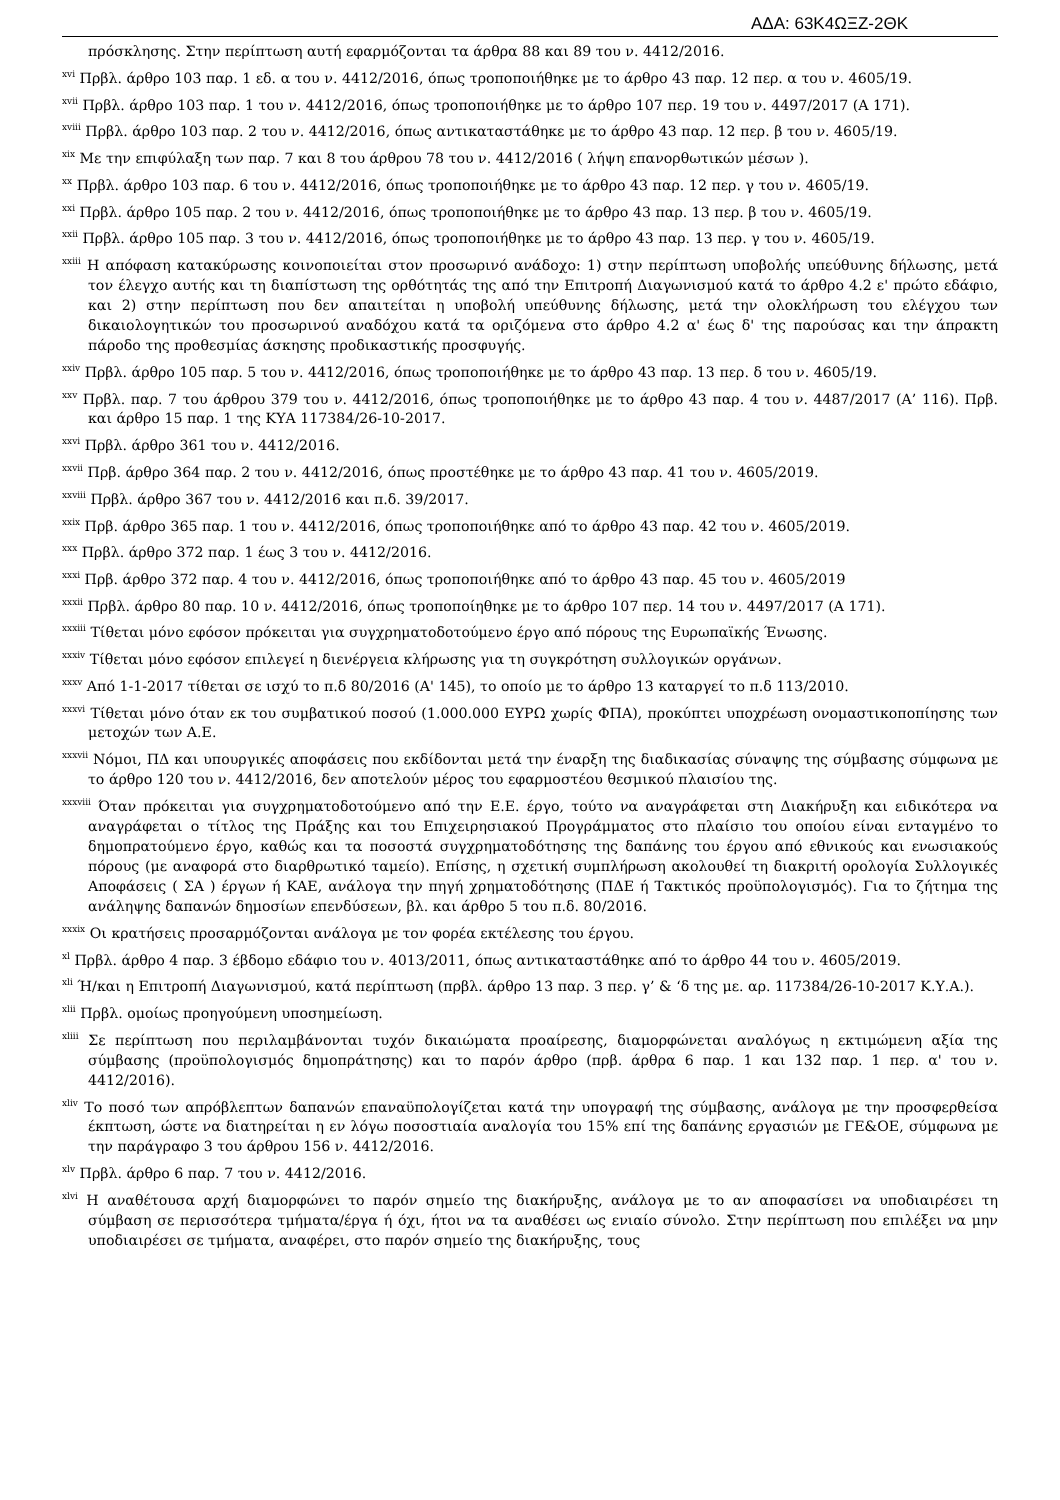ΑΔΑ: 63Κ4ΩΞΖ-2ΘΚ
πρόσκλησης. Στην περίπτωση αυτή εφαρμόζονται τα άρθρα 88 και 89 του ν. 4412/2016.
<sup>xvi</sup> Πρβλ. άρθρο 103 παρ. 1 εδ. α του ν. 4412/2016, όπως τροποποιήθηκε με το άρθρο 43 παρ. 12 περ. α του ν. 4605/19.
<sup>xvii</sup> Πρβλ. άρθρο 103 παρ. 1 του ν. 4412/2016, όπως τροποποιήθηκε με το άρθρο 107 περ. 19 του ν. 4497/2017 (Α 171).
<sup>xviii</sup> Πρβλ. άρθρο 103 παρ. 2 του ν. 4412/2016, όπως αντικαταστάθηκε με το άρθρο 43 παρ. 12 περ. β του ν. 4605/19.
<sup>xix</sup> Με την επιφύλαξη των παρ. 7 και 8 του άρθρου 78 του ν. 4412/2016 ( λήψη επανορθωτικών μέσων ).
<sup>xx</sup> Πρβλ. άρθρο 103 παρ. 6 του ν. 4412/2016, όπως τροποποιήθηκε με το άρθρο 43 παρ. 12 περ. γ του ν. 4605/19.
<sup>xxi</sup> Πρβλ. άρθρο 105 παρ. 2 του ν. 4412/2016, όπως τροποποιήθηκε με το άρθρο 43 παρ. 13 περ. β του ν. 4605/19.
<sup>xxii</sup> Πρβλ. άρθρο 105 παρ. 3 του ν. 4412/2016, όπως τροποποιήθηκε με το άρθρο 43 παρ. 13 περ. γ του ν. 4605/19.
<sup>xxiii</sup> Η απόφαση κατακύρωσης κοινοποιείται στον προσωρινό ανάδοχο: 1) στην περίπτωση υποβολής υπεύθυνης δήλωσης, μετά τον έλεγχο αυτής και τη διαπίστωση της ορθότητάς της από την Επιτροπή Διαγωνισμού κατά το άρθρο 4.2 ε' πρώτο εδάφιο, και 2) στην περίπτωση που δεν απαιτείται η υποβολή υπεύθυνης δήλωσης, μετά την ολοκλήρωση του ελέγχου των δικαιολογητικών του προσωρινού αναδόχου κατά τα οριζόμενα στο άρθρο 4.2 α' έως δ' της παρούσας και την άπρακτη πάροδο της προθεσμίας άσκησης προδικαστικής προσφυγής.
<sup>xxiv</sup> Πρβλ. άρθρο 105 παρ. 5 του ν. 4412/2016, όπως τροποποιήθηκε με το άρθρο 43 παρ. 13 περ. δ του ν. 4605/19.
<sup>xxv</sup> Πρβλ. παρ. 7 του άρθρου 379 του ν. 4412/2016, όπως τροποποιήθηκε με το άρθρο 43 παρ. 4 του ν. 4487/2017 (Α’ 116). Πρβ. και άρθρο 15 παρ. 1 της ΚΥΑ 117384/26-10-2017.
<sup>xxvi</sup> Πρβλ. άρθρο 361 του ν. 4412/2016.
<sup>xxvii</sup> Πρβ. άρθρο 364 παρ. 2 του ν. 4412/2016, όπως προστέθηκε με το άρθρο 43 παρ. 41 του ν. 4605/2019.
<sup>xxviii</sup> Πρβλ. άρθρο 367 του ν. 4412/2016 και π.δ. 39/2017.
<sup>xxix</sup> Πρβ. άρθρο 365 παρ. 1 του ν. 4412/2016, όπως τροποποιήθηκε από το άρθρο 43 παρ. 42 του ν. 4605/2019.
<sup>xxx</sup> Πρβλ. άρθρο 372 παρ. 1 έως 3 του ν. 4412/2016.
<sup>xxxi</sup> Πρβ. άρθρο 372 παρ. 4 του ν. 4412/2016, όπως τροποποιήθηκε από το άρθρο 43 παρ. 45 του ν. 4605/2019
<sup>xxxii</sup> Πρβλ. άρθρο 80 παρ. 10 ν. 4412/2016, όπως τροποποίηθηκε με το άρθρο 107 περ. 14 του ν. 4497/2017 (Α 171).
<sup>xxxiii</sup> Τίθεται μόνο εφόσον πρόκειται για συγχρηματοδοτούμενο έργο από πόρους της Ευρωπαϊκής Ένωσης.
<sup>xxxiv</sup> Τίθεται μόνο εφόσον επιλεγεί η διενέργεια κλήρωσης για τη συγκρότηση συλλογικών οργάνων.
<sup>xxxv</sup> Από 1-1-2017 τίθεται σε ισχύ το π.δ 80/2016 (Α' 145), το οποίο με το άρθρο 13 καταργεί το π.δ 113/2010.
<sup>xxxvi</sup> Τίθεται μόνο όταν εκ του συμβατικού ποσού (1.000.000 ΕΥΡΩ χωρίς ΦΠΑ), προκύπτει υποχρέωση ονομαστικοποπίησης των μετοχών των Α.Ε.
<sup>xxxvii</sup> Νόμοι, ΠΔ και υπουργικές αποφάσεις που εκδίδονται μετά την έναρξη της διαδικασίας σύναψης της σύμβασης σύμφωνα με το άρθρο 120 του ν. 4412/2016, δεν αποτελούν μέρος του εφαρμοστέου θεσμικού πλαισίου της.
<sup>xxxviii</sup> Όταν πρόκειται για συγχρηματοδοτούμενο από την Ε.Ε. έργο, τούτο να αναγράφεται στη Διακήρυξη και ειδικότερα να αναγράφεται ο τίτλος της Πράξης και του Επιχειρησιακού Προγράμματος στο πλαίσιο του οποίου είναι ενταγμένο το δημοπρατούμενο έργο, καθώς και τα ποσοστά συγχρηματοδότησης της δαπάνης του έργου από εθνικούς και ενωσιακούς πόρους (με αναφορά στο διαρθρωτικό ταμείο). Επίσης, η σχετική συμπλήρωση ακολουθεί τη διακριτή ορολογία Συλλογικές Αποφάσεις ( ΣΑ ) έργων ή ΚΑΕ, ανάλογα την πηγή χρηματοδότησης (ΠΔΕ ή Τακτικός προϋπολογισμός). Για το ζήτημα της ανάληψης δαπανών δημοσίων επενδύσεων, βλ. και άρθρο 5 του π.δ. 80/2016.
<sup>xxxix</sup> Οι κρατήσεις προσαρμόζονται ανάλογα με τον φορέα εκτέλεσης του έργου.
<sup>xl</sup> Πρβλ. άρθρο 4 παρ. 3 έβδομο εδάφιο του ν. 4013/2011, όπως αντικαταστάθηκε από το άρθρο 44 του ν. 4605/2019.
<sup>xli</sup> Ή/και η Επιτροπή Διαγωνισμού, κατά περίπτωση (πρβλ. άρθρο 13 παρ. 3 περ. γ’ & ‘δ της με. αρ. 117384/26-10-2017 Κ.Υ.Α.).
<sup>xlii</sup> Πρβλ. ομοίως προηγούμενη υποσημείωση.
<sup>xliii</sup> Σε περίπτωση που περιλαμβάνονται τυχόν δικαιώματα προαίρεσης, διαμορφώνεται αναλόγως η εκτιμώμενη αξία της σύμβασης (προϋπολογισμός δημοπράτησης) και το παρόν άρθρο (πρβ. άρθρα 6 παρ. 1 και 132 παρ. 1 περ. α' του ν. 4412/2016).
<sup>xliv</sup> Το ποσό των απρόβλεπτων δαπανών επαναϋπολογίζεται κατά την υπογραφή της σύμβασης, ανάλογα με την προσφερθείσα έκπτωση, ώστε να διατηρείται η εν λόγω ποσοστιαία αναλογία του 15% επί της δαπάνης εργασιών με ΓΕ&ΟΕ, σύμφωνα με την παράγραφο 3 του άρθρου 156 ν. 4412/2016.
<sup>xlv</sup> Πρβλ. άρθρο 6 παρ. 7 του ν. 4412/2016.
<sup>xlvi</sup> Η αναθέτουσα αρχή διαμορφώνει το παρόν σημείο της διακήρυξης, ανάλογα με το αν αποφασίσει να υποδιαιρέσει τη σύμβαση σε περισσότερα τμήματα/έργα ή όχι, ήτοι να τα αναθέσει ως ενιαίο σύνολο. Στην περίπτωση που επιλέξει να μην υποδιαιρέσει σε τμήματα, αναφέρει, στο παρόν σημείο της διακήρυξης, τους